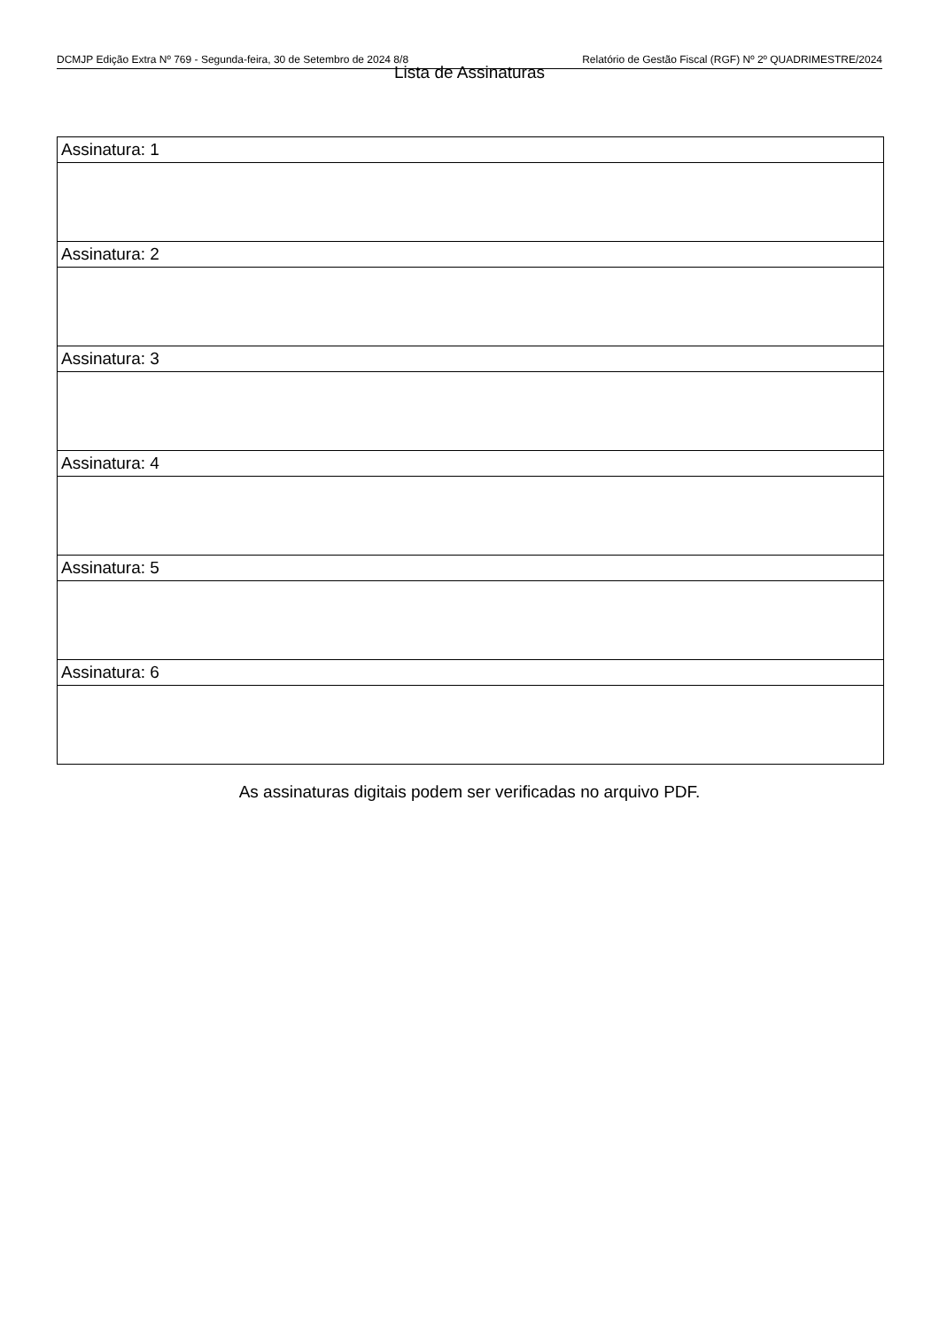DCMJP Edição Extra Nº 769 - Segunda-feira, 30 de Setembro de 2024 8/8 Relatório de Gestão Fiscal (RGF) Nº 2º QUADRIMESTRE/2024
Lista de Assinaturas
| Assinatura: 1 |
| Assinatura: 2 |
| Assinatura: 3 |
| Assinatura: 4 |
| Assinatura: 5 |
| Assinatura: 6 |
As assinaturas digitais podem ser verificadas no arquivo PDF.